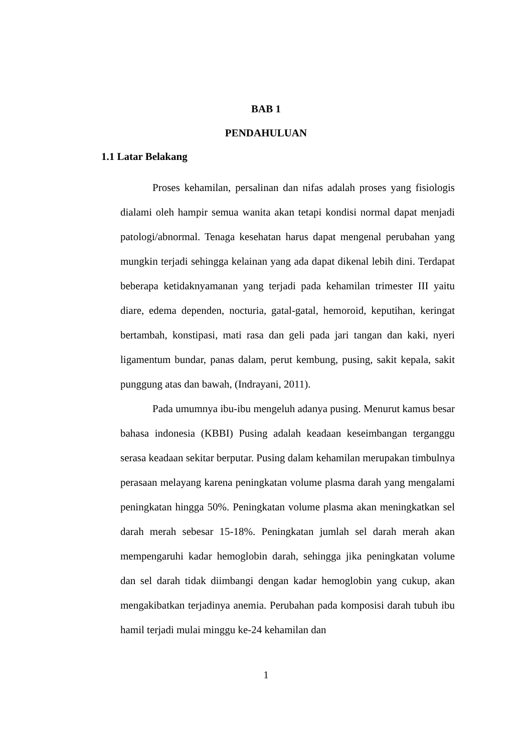BAB 1
PENDAHULUAN
1.1 Latar Belakang
Proses kehamilan, persalinan dan nifas adalah proses yang fisiologis dialami oleh hampir semua wanita akan tetapi kondisi normal dapat menjadi patologi/abnormal. Tenaga kesehatan harus dapat mengenal perubahan yang mungkin terjadi sehingga kelainan yang ada dapat dikenal lebih dini. Terdapat beberapa ketidaknyamanan yang terjadi pada kehamilan trimester III yaitu diare, edema dependen, nocturia, gatal-gatal, hemoroid, keputihan, keringat bertambah, konstipasi, mati rasa dan geli pada jari tangan dan kaki, nyeri ligamentum bundar, panas dalam, perut kembung, pusing, sakit kepala, sakit punggung atas dan bawah, (Indrayani, 2011).
Pada umumnya ibu-ibu mengeluh adanya pusing. Menurut kamus besar bahasa indonesia (KBBI) Pusing adalah keadaan keseimbangan terganggu serasa keadaan sekitar berputar. Pusing dalam kehamilan merupakan timbulnya perasaan melayang karena peningkatan volume plasma darah yang mengalami peningkatan hingga 50%. Peningkatan volume plasma akan meningkatkan sel darah merah sebesar 15-18%. Peningkatan jumlah sel darah merah akan mempengaruhi kadar hemoglobin darah, sehingga jika peningkatan volume dan sel darah tidak diimbangi dengan kadar hemoglobin yang cukup, akan mengakibatkan terjadinya anemia. Perubahan pada komposisi darah tubuh ibu hamil terjadi mulai minggu ke-24 kehamilan dan
1